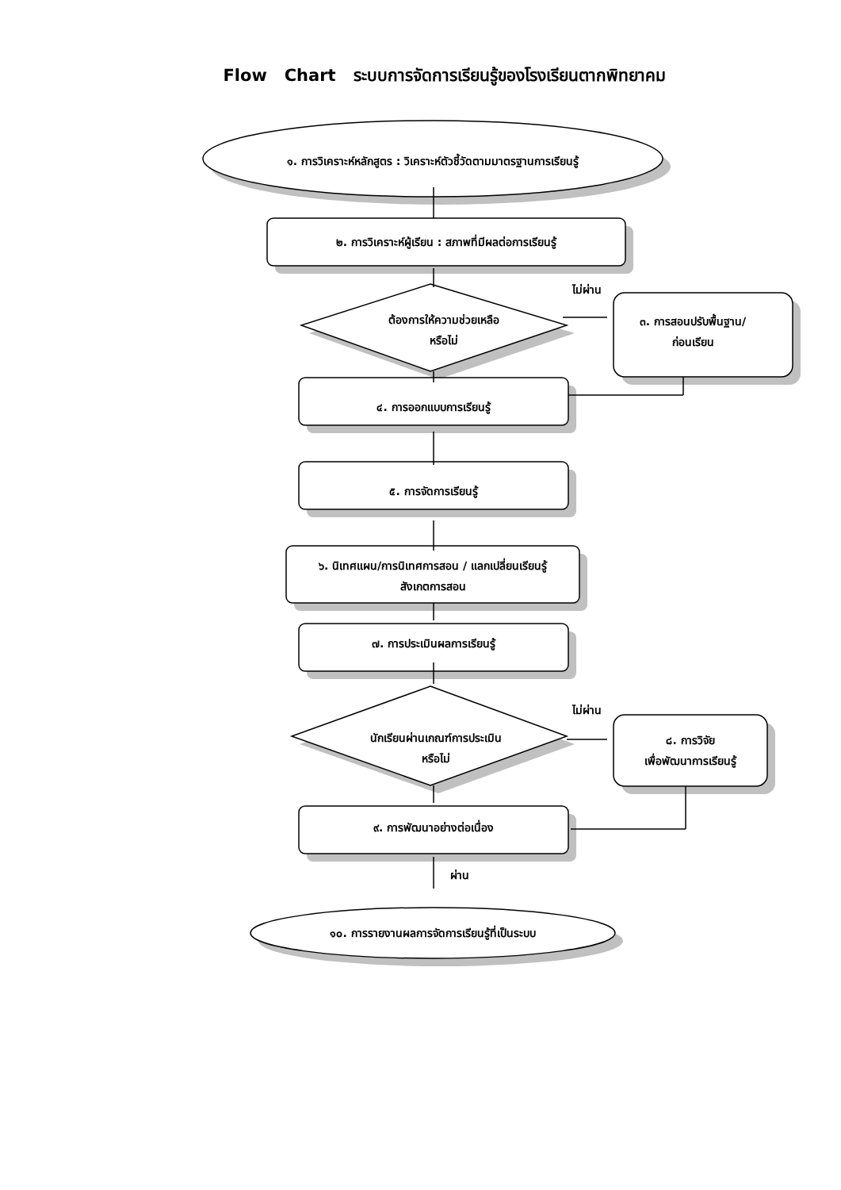Flow Chart ระบบการจัดการเรียนรู้ของโรงเรียนตากพิทยาคม
๑. การวิเคราะห์หลักสูตร : วิเคราะห์ตัวชี้วัดตามมาตรฐานการเรียนรู้
๒. การวิเคราะห์ผู้เรียน : สภาพที่มีผลต่อการเรียนรู้
ไม่ผ่าน
ต้องการให้ความช่วยเหลือ
หรือไม่
๓. การสอนปรับพื้นฐาน/
ก่อนเรียน
๔. การออกแบบการเรียนรู้
๕. การจัดการเรียนรู้
๖. นิเทศแผน/การนิเทศการสอน / แลกเปลี่ยนเรียนรู้
สังเกตการสอน
๗. การประเมินผลการเรียนรู้
ไม่ผ่าน
นักเรียนผ่านเกณฑ์การประเมิน
หรือไม่
๘. การวิจัย
เพื่อพัฒนาการเรียนรู้
๙. การพัฒนาอย่างต่อเนื่อง
ผ่าน
๑๐. การรายงานผลการจัดการเรียนรู้ที่เป็นระบบ